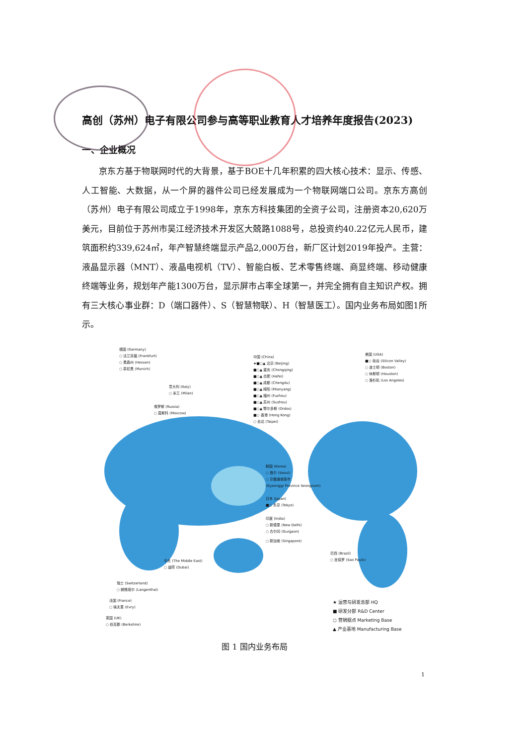高创（苏州）电子有限公司参与高等职业教育人才培养年度报告(2023)
一、企业概况
京东方基于物联网时代的大背景，基于BOE十几年积累的四大核心技术：显示、传感、人工智能、大数据，从一个屏的器件公司已经发展成为一个物联网端口公司。京东方高创（苏州）电子有限公司成立于1998年，京东方科技集团的全资子公司，注册资本20,620万美元，目前位于苏州市吴江经济技术开发区大兢路1088号，总投资约40.22亿元人民币，建筑面积约339,624㎡，年产智慧终端显示产品2,000万台，新厂区计划2019年投产。主营：液晶显示器（MNT）、液晶电视机（TV）、智能白板、艺术零售终端、商显终端、移动健康终端等业务，规划年产能1300万台，显示屏市占率全球第一，并完全拥有自主知识产权。拥有三大核心事业群：D（端口器件）、S（智慧物联）、H（智慧医工）。国内业务布局如图1所示。
德国 (Germany)
○ 法兰克福 (Frankfurt)
○ 黑森州 (Hessen)
○ 慕尼黑 (Munich)
意大利 (Italy)
○ 米兰 (Milan)
俄罗斯 (Russia)
○ 莫斯科 (Moscow)
中国 (China)
★■○▲ 北京 (Beijing)
■○▲ 重庆 (Chongqing)
■○▲ 合肥 (Hefei)
■○▲ 成都 (Chengdu)
■○▲ 绵阳 (Mianyang)
■○▲ 福州 (Fuzhou)
■○▲ 苏州 (Suzhou)
■○▲ 鄂尔多斯 (Ordos)
■○ 香港 (Hong Kong)
○ 台北 (Taipei)
美国 (USA)
■○ 硅谷 (Silicon Valley)
○ 波士顿 (Boston)
○ 休斯顿 (Houston)
○ 洛杉矶 (Los Angeles)
韩国 (Korea)
○ 首尔 (Seoul)
○ 京畿道城南市
(Gyeonggi Province Seongnam)
日本 (Japan)
■○ 东京 (Tokyo)
印度 (India)
○ 新德里 (New Delhi)
○ 古尔冈 (Gurgaon)
○ 新加坡 (Singapore)
巴西 (Brazil)
○ 圣保罗 (Sao Paulo)
中东 (The Middle East)
○ 迪拜 (Dubai)
瑞士 (Switzerland)
○ 朗根塔尔 (Langenthal)
法国 (France)
○ 埃夫里 (Evry)
英国 (UK)
○ 伯克郡 (Berkshire)
★ 运营与研发总部 HQ
■ 研发分部 R&D Center
○ 营销据点 Marketing Base
▲ 产业基地 Manufacturing Base
图 1 国内业务布局
1